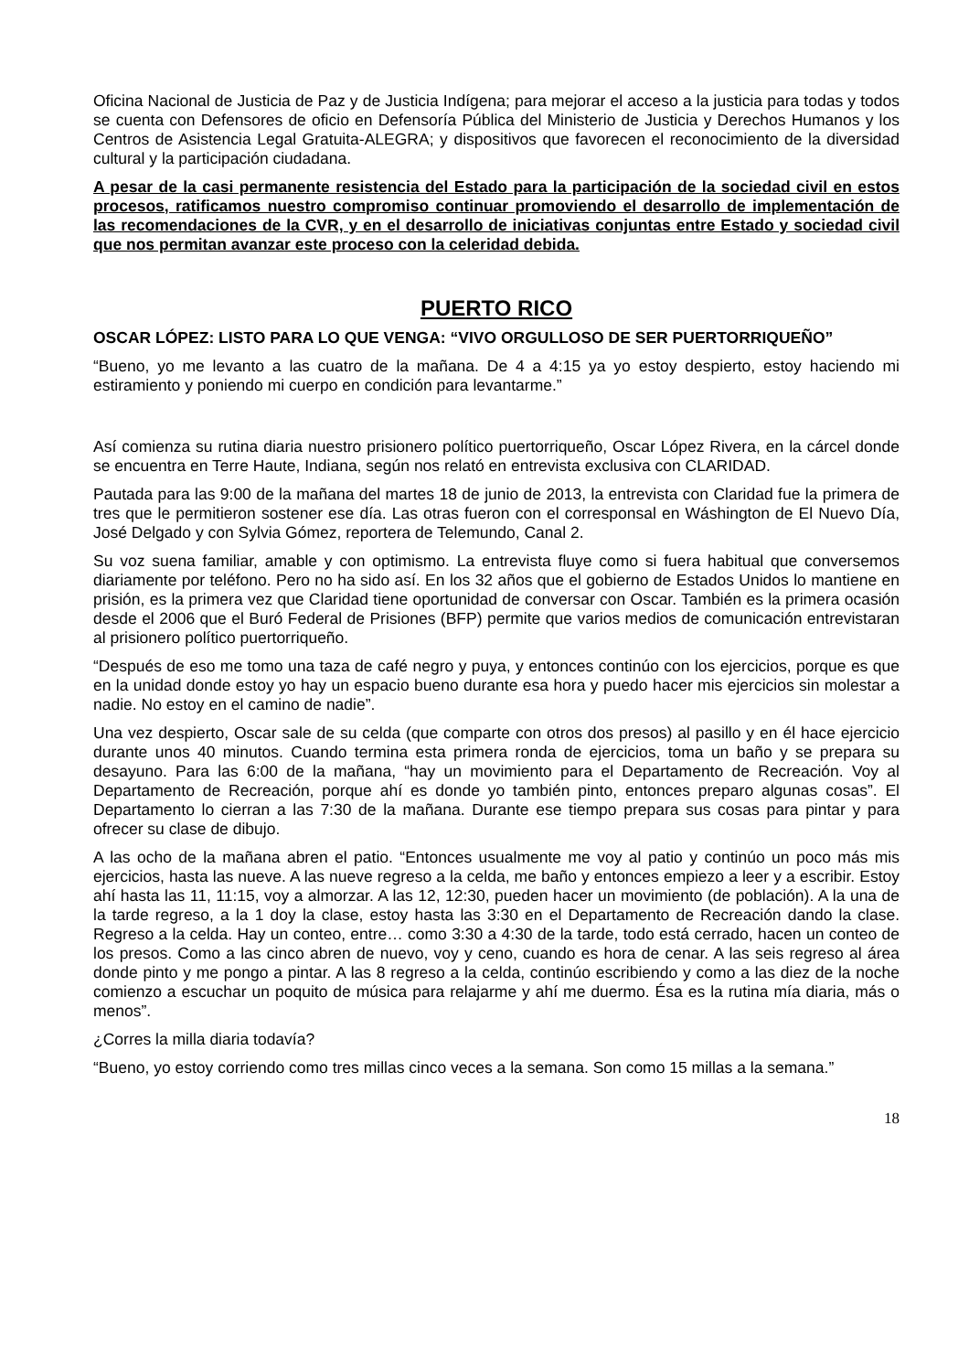Oficina Nacional de Justicia de Paz y de Justicia Indígena; para mejorar el acceso a la justicia para todas y todos se cuenta con Defensores de oficio en Defensoría Pública del Ministerio de Justicia y Derechos Humanos y los Centros de Asistencia Legal Gratuita-ALEGRA; y dispositivos que favorecen el reconocimiento de la diversidad cultural y la participación ciudadana.
A pesar de la casi permanente resistencia del Estado para la participación de la sociedad civil en estos procesos, ratificamos nuestro compromiso continuar promoviendo el desarrollo de implementación de las recomendaciones de la CVR, y en el desarrollo de iniciativas conjuntas entre Estado y sociedad civil que nos permitan avanzar este proceso con la celeridad debida.
PUERTO RICO
OSCAR LÓPEZ: LISTO PARA LO QUE VENGA: “VIVO ORGULLOSO DE SER PUERTORRIQUEÑO”
“Bueno, yo me levanto a las cuatro de la mañana. De 4 a 4:15 ya yo estoy despierto, estoy haciendo mi estiramiento y poniendo mi cuerpo en condición para levantarme.”
Así comienza su rutina diaria nuestro prisionero político puertorriqueño, Oscar López Rivera, en la cárcel donde se encuentra en Terre Haute, Indiana, según nos relató en entrevista exclusiva con CLARIDAD.
Pautada para las 9:00 de la mañana del martes 18 de junio de 2013, la entrevista con Claridad fue la primera de tres que le permitieron sostener ese día. Las otras fueron con el corresponsal en Wáshington de El Nuevo Día, José Delgado y con Sylvia Gómez, reportera de Telemundo, Canal 2.
Su voz suena familiar, amable y con optimismo. La entrevista fluye como si fuera habitual que conversemos diariamente por teléfono. Pero no ha sido así. En los 32 años que el gobierno de Estados Unidos lo mantiene en prisión, es la primera vez que Claridad tiene oportunidad de conversar con Oscar. También es la primera ocasión desde el 2006 que el Buró Federal de Prisiones (BFP) permite que varios medios de comunicación entrevistaran al prisionero político puertorriqueño.
“Después de eso me tomo una taza de café negro y puya, y entonces continúo con los ejercicios, porque es que en la unidad donde estoy yo hay un espacio bueno durante esa hora y puedo hacer mis ejercicios sin molestar a nadie. No estoy en el camino de nadie”.
Una vez despierto, Oscar sale de su celda (que comparte con otros dos presos) al pasillo y en él hace ejercicio durante unos 40 minutos. Cuando termina esta primera ronda de ejercicios, toma un baño y se prepara su desayuno. Para las 6:00 de la mañana, “hay un movimiento para el Departamento de Recreación. Voy al Departamento de Recreación, porque ahí es donde yo también pinto, entonces preparo algunas cosas”. El Departamento lo cierran a las 7:30 de la mañana. Durante ese tiempo prepara sus cosas para pintar y para ofrecer su clase de dibujo.
A las ocho de la mañana abren el patio. “Entonces usualmente me voy al patio y continúo un poco más mis ejercicios, hasta las nueve. A las nueve regreso a la celda, me baño y entonces empiezo a leer y a escribir. Estoy ahí hasta las 11, 11:15, voy a almorzar. A las 12, 12:30, pueden hacer un movimiento (de población). A la una de la tarde regreso, a la 1 doy la clase, estoy hasta las 3:30 en el Departamento de Recreación dando la clase. Regreso a la celda. Hay un conteo, entre… como 3:30 a 4:30 de la tarde, todo está cerrado, hacen un conteo de los presos. Como a las cinco abren de nuevo, voy y ceno, cuando es hora de cenar. A las seis regreso al área donde pinto y me pongo a pintar. A las 8 regreso a la celda, continúo escribiendo y como a las diez de la noche comienzo a escuchar un poquito de música para relajarme y ahí me duermo. Ésa es la rutina mía diaria, más o menos”.
¿Corres la milla diaria todavía?
“Bueno, yo estoy corriendo como tres millas cinco veces a la semana. Son como 15 millas a la semana.”
18